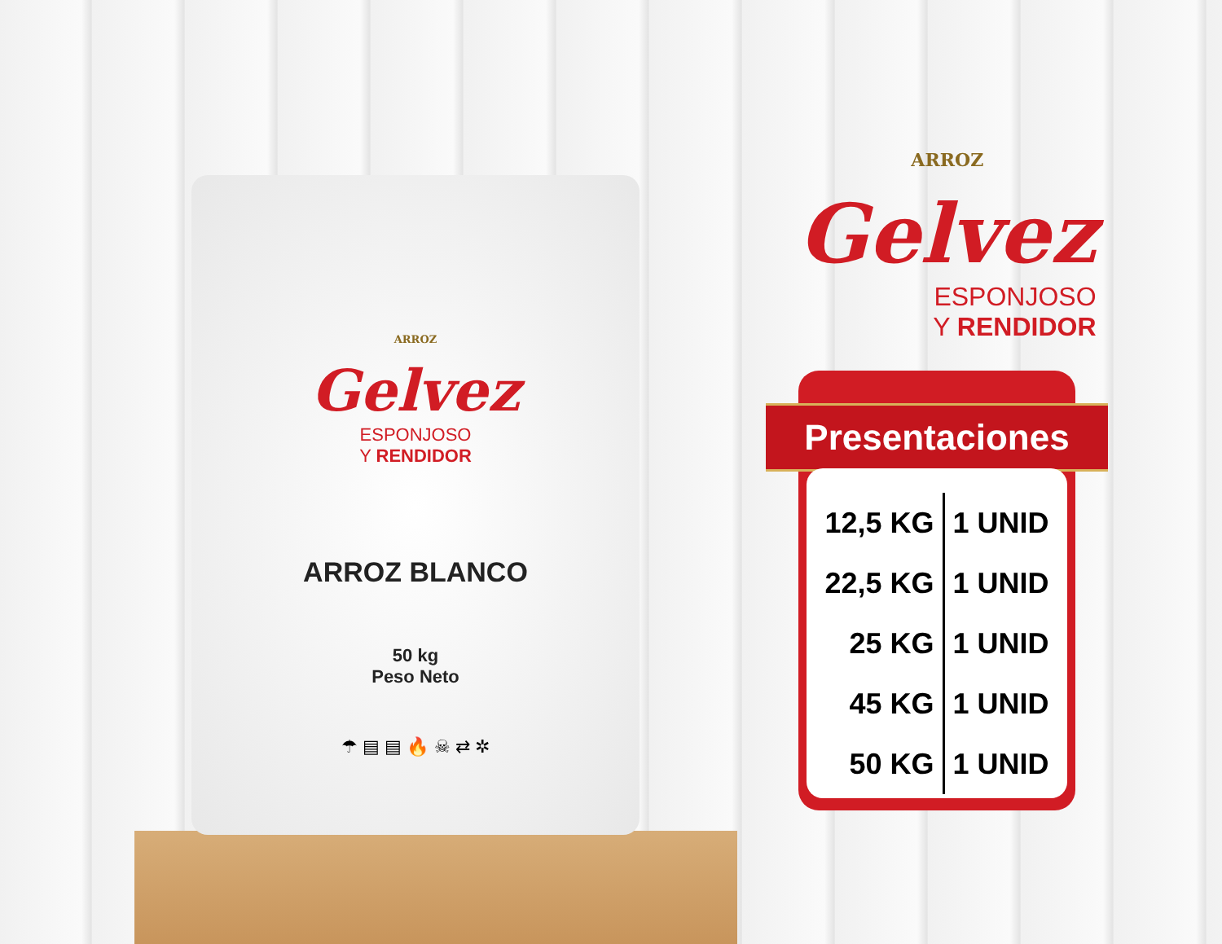ARROZ
Gelvez
ESPONJOSO
Y RENDIDOR
ARROZ BLANCO
50 kg
Peso Neto
☂ ▤ ▤ 🔥 ☠ ⇄ ✲
ARROZ
Gelvez
ESPONJOSO
Y RENDIDOR
Presentaciones
| 12,5 KG | 1 UNID |
| 22,5 KG | 1 UNID |
| 25 KG | 1 UNID |
| 45 KG | 1 UNID |
| 50 KG | 1 UNID |